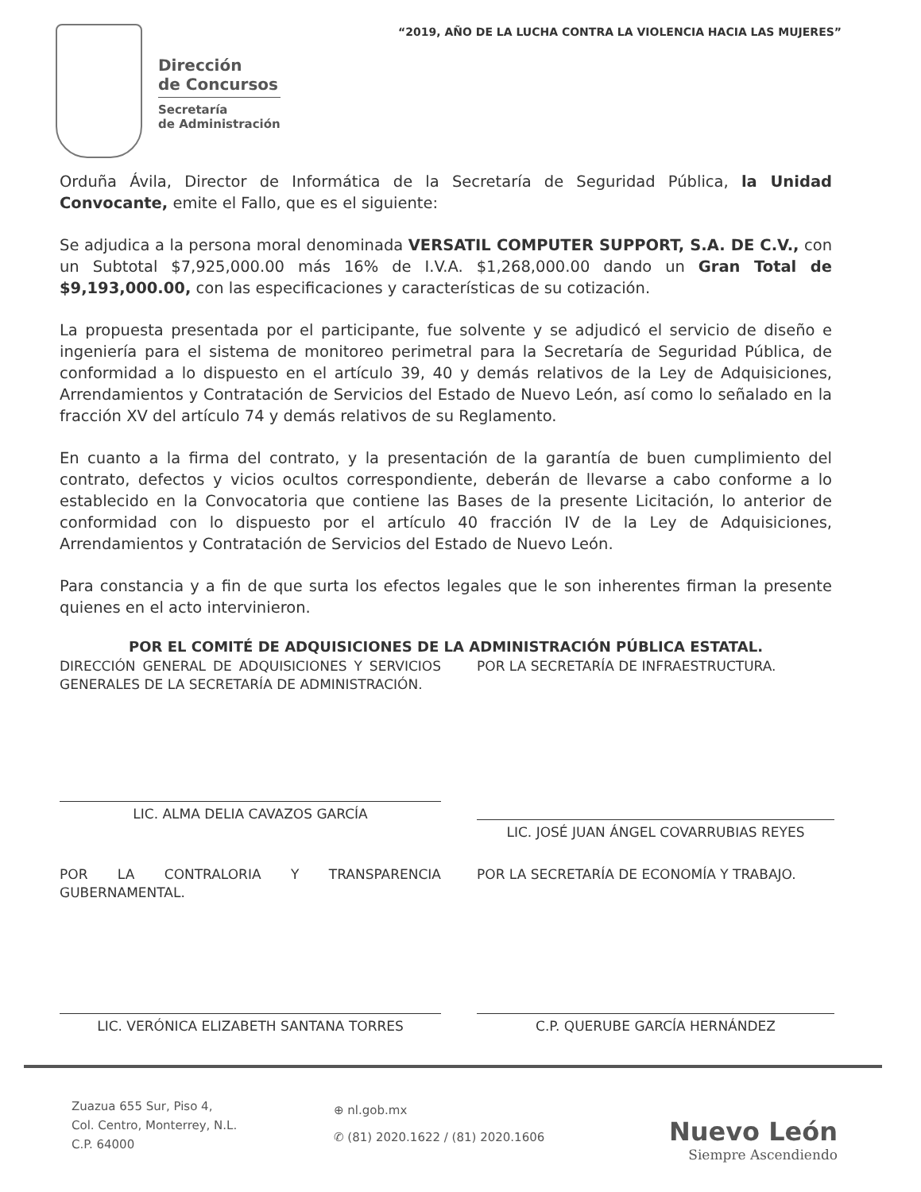“2019, AÑO DE LA LUCHA CONTRA LA VIOLENCIA HACIA LAS MUJERES”
Dirección
de Concursos
Secretaría
de Administración
Orduña Ávila, Director de Informática de la Secretaría de Seguridad Pública, la Unidad Convocante, emite el Fallo, que es el siguiente:
Se adjudica a la persona moral denominada VERSATIL COMPUTER SUPPORT, S.A. DE C.V., con un Subtotal $7,925,000.00 más 16% de I.V.A. $1,268,000.00 dando un Gran Total de $9,193,000.00, con las especificaciones y características de su cotización.
La propuesta presentada por el participante, fue solvente y se adjudicó el servicio de diseño e ingeniería para el sistema de monitoreo perimetral para la Secretaría de Seguridad Pública, de conformidad a lo dispuesto en el artículo 39, 40 y demás relativos de la Ley de Adquisiciones, Arrendamientos y Contratación de Servicios del Estado de Nuevo León, así como lo señalado en la fracción XV del artículo 74 y demás relativos de su Reglamento.
En cuanto a la firma del contrato, y la presentación de la garantía de buen cumplimiento del contrato, defectos y vicios ocultos correspondiente, deberán de llevarse a cabo conforme a lo establecido en la Convocatoria que contiene las Bases de la presente Licitación, lo anterior de conformidad con lo dispuesto por el artículo 40 fracción IV de la Ley de Adquisiciones, Arrendamientos y Contratación de Servicios del Estado de Nuevo León.
Para constancia y a fin de que surta los efectos legales que le son inherentes firman la presente quienes en el acto intervinieron.
POR EL COMITÉ DE ADQUISICIONES DE LA ADMINISTRACIÓN PÚBLICA ESTATAL.
DIRECCIÓN GENERAL DE ADQUISICIONES Y SERVICIOS GENERALES DE LA SECRETARÍA DE ADMINISTRACIÓN.
LIC. ALMA DELIA CAVAZOS GARCÍA
POR LA SECRETARÍA DE INFRAESTRUCTURA.
LIC. JOSÉ JUAN ÁNGEL COVARRUBIAS REYES
POR LA CONTRALORIA Y TRANSPARENCIA GUBERNAMENTAL.
LIC. VERÓNICA ELIZABETH SANTANA TORRES
POR LA SECRETARÍA DE ECONOMÍA Y TRABAJO.
C.P. QUERUBE GARCÍA HERNÁNDEZ
Zuazua 655 Sur, Piso 4,
Col. Centro, Monterrey, N.L.
C.P. 64000
⊕ nl.gob.mx
✆ (81) 2020.1622 / (81) 2020.1606
Nuevo León
Siempre Ascendiendo